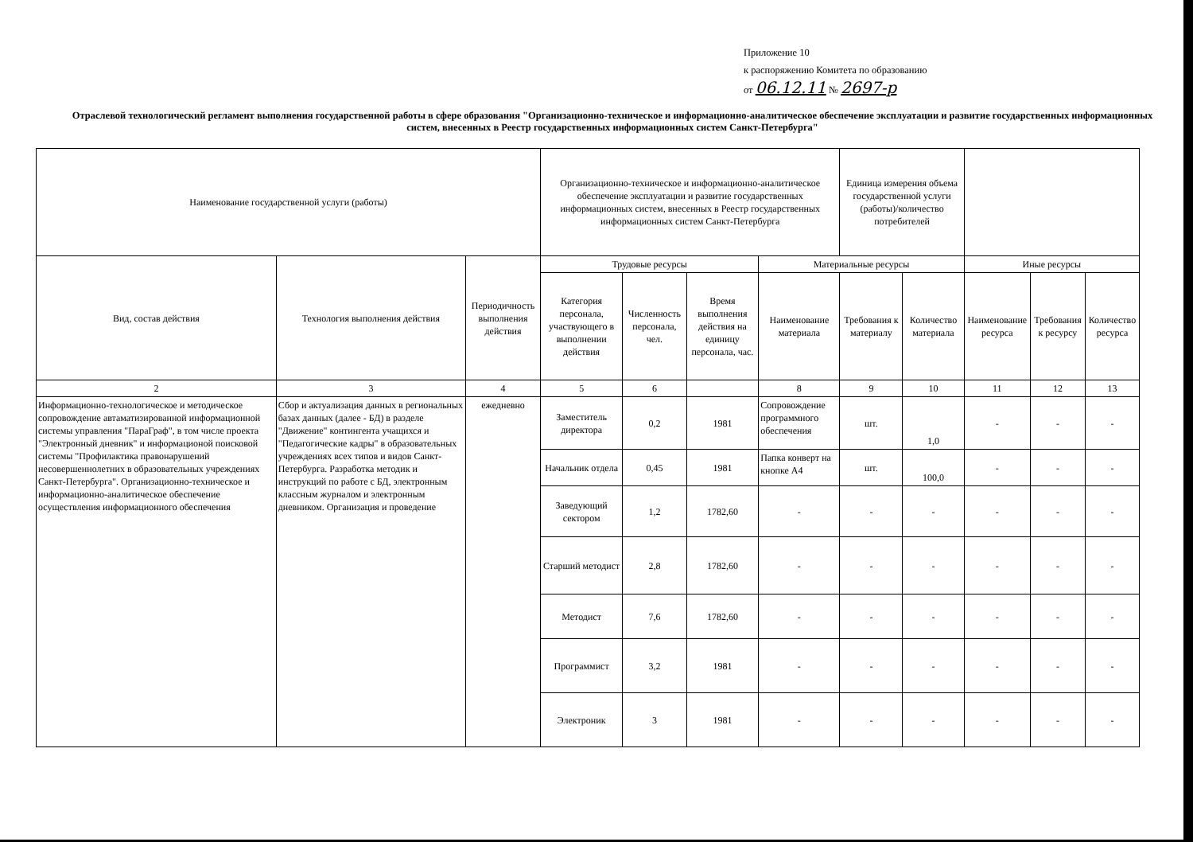Приложение 10
к распоряжению Комитета по образованию
от 06.12.11 № 2697-р
Отраслевой технологический регламент выполнения государственной работы в сфере образования "Организационно-техническое и информационно-аналитическое обеспечение эксплуатации и развитие государственных информационных систем, внесенных в Реестр государственных информационных систем Санкт-Петербурга"
| Наименование государственной услуги (работы) | | | Организационно-техническое и информационно-аналитическое обеспечение эксплуатации и развитие государственных информационных систем, внесенных в Реестр государственных информационных систем Санкт-Петербурга | | | | Единица измерения объема государственной услуги (работы)/количество потребителей | | | | |
| Вид, состав действия | Технология выполнения действия | Периодичность выполнения действия | Трудовые ресурсы | | | Материальные ресурсы | | | Иные ресурсы | | |
| | | | Категория персонала, участвующего в выполнении действия | Численность персонала, чел. | Время выполнения действия на единицу персонала, час. | Наименование материала | Требования к материалу | Количество материала | Наименование ресурса | Требования к ресурсу | Количество ресурса |
| 2 | 3 | 4 | 5 | 6 | | 8 | 9 | 10 | 11 | 12 | 13 |
| Информационно-технологическое и методическое сопровождение автаматизированной информационной системы управления "ПараГраф", в том числе проекта "Электронный дневник" и информационой поисковой системы "Профилактика правонарушений несовершеннолетних в образовательных учреждениях Санкт-Петербурга". Организационно-техническое и информационно-аналитическое обеспечение осуществления информационного обеспечения | Сбор и актуализация данных в региональных базах данных (далее - БД) в разделе "Движение" контингента учащихся и "Педагогические кадры" в образовательных учреждениях всех типов и видов Санкт-Петербурга. Разработка методик и инструкций по работе с БД, электронным классным журналом и электронным дневником. Организация и проведение | ежедневно | Заместитель директора | 0,2 | 1981 | Сопровождение программного обеспечения | шт. | 1,0 | - | - | - |
| | | | Начальник отдела | 0,45 | 1981 | Папка конверт на кнопке А4 | шт. | 100,0 | - | - | - |
| | | | Заведующий сектором | 1,2 | 1782,60 | - | - | - | - | - | - |
| | | | Старший методист | 2,8 | 1782,60 | - | - | - | - | - | - |
| | | | Методист | 7,6 | 1782,60 | - | - | - | - | - | - |
| | | | Программист | 3,2 | 1981 | - | - | - | - | - | - |
| | | | Электроник | 3 | 1981 | - | - | - | - | - | - |